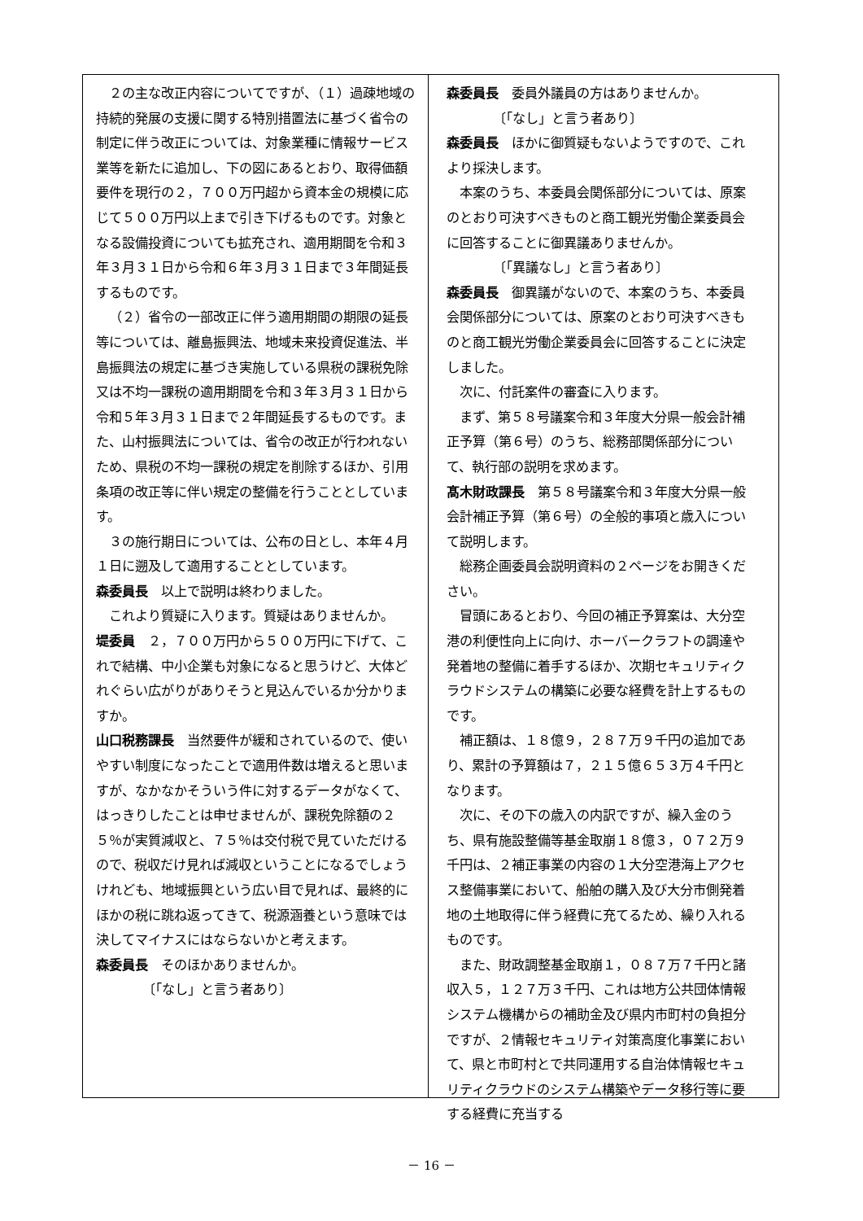２の主な改正内容についてですが、（１）過疎地域の持続的発展の支援に関する特別措置法に基づく省令の制定に伴う改正については、対象業種に情報サービス業等を新たに追加し、下の図にあるとおり、取得価額要件を現行の２，７００万円超から資本金の規模に応じて５００万円以上まで引き下げるものです。対象となる設備投資についても拡充され、適用期間を令和３年３月３１日から令和６年３月３１日まで３年間延長するものです。
（２）省令の一部改正に伴う適用期間の期限の延長等については、離島振興法、地域未来投資促進法、半島振興法の規定に基づき実施している県税の課税免除又は不均一課税の適用期間を令和３年３月３１日から令和５年３月３１日まで２年間延長するものです。また、山村振興法については、省令の改正が行われないため、県税の不均一課税の規定を削除するほか、引用条項の改正等に伴い規定の整備を行うこととしています。
３の施行期日については、公布の日とし、本年４月１日に遡及して適用することとしています。
森委員長　以上で説明は終わりました。
これより質疑に入ります。質疑はありませんか。
堤委員　２，７００万円から５００万円に下げて、これで結構、中小企業も対象になると思うけど、大体どれぐらい広がりがありそうと見込んでいるか分かりますか。
山口税務課長　当然要件が緩和されているので、使いやすい制度になったことで適用件数は増えると思いますが、なかなかそういう件に対するデータがなくて、はっきりしたことは申せませんが、課税免除額の２５％が実質減収と、７５％は交付税で見ていただけるので、税収だけ見れば減収ということになるでしょうけれども、地域振興という広い目で見れば、最終的にほかの税に跳ね返ってきて、税源涵養という意味では決してマイナスにはならないかと考えます。
森委員長　そのほかありませんか。
〔「なし」と言う者あり〕
森委員長　委員外議員の方はありませんか。
〔「なし」と言う者あり〕
森委員長　ほかに御質疑もないようですので、これより採決します。
本案のうち、本委員会関係部分については、原案のとおり可決すべきものと商工観光労働企業委員会に回答することに御異議ありませんか。
〔「異議なし」と言う者あり〕
森委員長　御異議がないので、本案のうち、本委員会関係部分については、原案のとおり可決すべきものと商工観光労働企業委員会に回答することに決定しました。
次に、付託案件の審査に入ります。
まず、第５８号議案令和３年度大分県一般会計補正予算（第６号）のうち、総務部関係部分について、執行部の説明を求めます。
髙木財政課長　第５８号議案令和３年度大分県一般会計補正予算（第６号）の全般的事項と歳入について説明します。
総務企画委員会説明資料の２ページをお開きください。
冒頭にあるとおり、今回の補正予算案は、大分空港の利便性向上に向け、ホーバークラフトの調達や発着地の整備に着手するほか、次期セキュリティクラウドシステムの構築に必要な経費を計上するものです。
補正額は、１８億９，２８７万９千円の追加であり、累計の予算額は７，２１５億６５３万４千円となります。
次に、その下の歳入の内訳ですが、繰入金のうち、県有施設整備等基金取崩１８億３，０７２万９千円は、２補正事業の内容の１大分空港海上アクセス整備事業において、船舶の購入及び大分市側発着地の土地取得に伴う経費に充てるため、繰り入れるものです。
また、財政調整基金取崩１，０８７万７千円と諸収入５，１２７万３千円、これは地方公共団体情報システム機構からの補助金及び県内市町村の負担分ですが、２情報セキュリティ対策高度化事業において、県と市町村とで共同運用する自治体情報セキュリティクラウドのシステム構築やデータ移行等に要する経費に充当する
－ 16 －